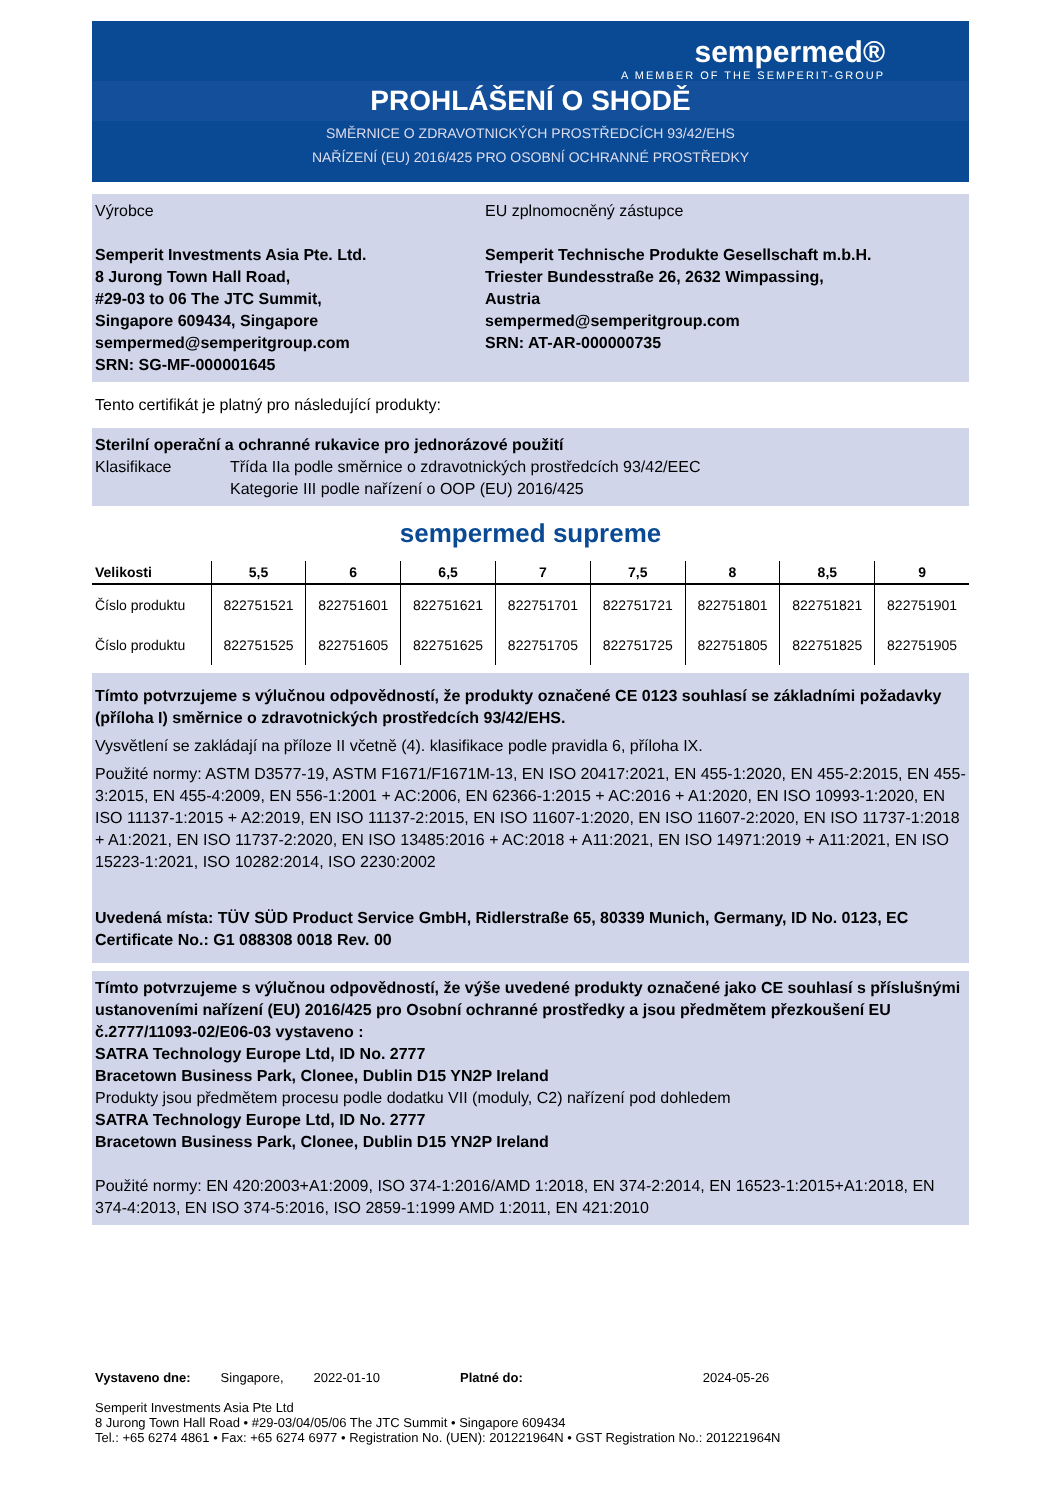sempermed®
A MEMBER OF THE SEMPERIT-GROUP
PROHLÁŠENÍ O SHODĚ
SMĚRNICE O ZDRAVOTNICKÝCH PROSTŘEDCÍCH 93/42/EHS
NAŘÍZENÍ (EU) 2016/425 PRO OSOBNÍ OCHRANNÉ PROSTŘEDKY
Výrobce
Semperit Investments Asia Pte. Ltd.
8 Jurong Town Hall Road,
#29-03 to 06 The JTC Summit,
Singapore 609434, Singapore
sempermed@semperitgroup.com
SRN: SG-MF-000001645
EU zplnomocněný zástupce
Semperit Technische Produkte Gesellschaft m.b.H.
Triester Bundesstraße 26, 2632 Wimpassing, Austria
sempermed@semperitgroup.com
SRN: AT-AR-000000735
Tento certifikát je platný pro následující produkty:
Sterilní operační a ochranné rukavice pro jednorázové použití
Klasifikace Třída IIa podle směrnice o zdravotnických prostředcích 93/42/EEC
Kategorie III podle nařízení o OOP (EU) 2016/425
sempermed supreme
| Velikosti | 5,5 | 6 | 6,5 | 7 | 7,5 | 8 | 8,5 | 9 |
| --- | --- | --- | --- | --- | --- | --- | --- | --- |
| Číslo produktu | 822751521 | 822751601 | 822751621 | 822751701 | 822751721 | 822751801 | 822751821 | 822751901 |
| Číslo produktu | 822751525 | 822751605 | 822751625 | 822751705 | 822751725 | 822751805 | 822751825 | 822751905 |
Tímto potvrzujeme s výlučnou odpovědností, že produkty označené CE 0123 souhlasí se základními požadavky (příloha I) směrnice o zdravotnických prostředcích 93/42/EHS.
Vysvětlení se zakládají na příloze II včetně (4). klasifikace podle pravidla 6, příloha IX.
Použité normy: ASTM D3577-19, ASTM F1671/F1671M-13, EN ISO 20417:2021, EN 455-1:2020, EN 455-2:2015, EN 455-3:2015, EN 455-4:2009, EN 556-1:2001 + AC:2006, EN 62366-1:2015 + AC:2016 + A1:2020, EN ISO 10993-1:2020, EN ISO 11137-1:2015 + A2:2019, EN ISO 11137-2:2015, EN ISO 11607-1:2020, EN ISO 11607-2:2020, EN ISO 11737-1:2018 + A1:2021, EN ISO 11737-2:2020, EN ISO 13485:2016 + AC:2018 + A11:2021, EN ISO 14971:2019 + A11:2021, EN ISO 15223-1:2021, ISO 10282:2014, ISO 2230:2002
Uvedená místa: TÜV SÜD Product Service GmbH, Ridlerstraße 65, 80339 Munich, Germany, ID No. 0123, EC Certificate No.: G1 088308 0018 Rev. 00
Tímto potvrzujeme s výlučnou odpovědností, že výše uvedené produkty označené jako CE souhlasí s příslušnými ustanoveními nařízení (EU) 2016/425 pro Osobní ochranné prostředky a jsou předmětem přezkoušení EU č.2777/11093-02/E06-03 vystaveno :
SATRA Technology Europe Ltd, ID No. 2777
Bracetown Business Park, Clonee, Dublin D15 YN2P Ireland
Produkty jsou předmětem procesu podle dodatku VII (moduly, C2) nařízení pod dohledem
SATRA Technology Europe Ltd, ID No. 2777
Bracetown Business Park, Clonee, Dublin D15 YN2P Ireland
Použité normy: EN 420:2003+A1:2009, ISO 374-1:2016/AMD 1:2018, EN 374-2:2014, EN 16523-1:2015+A1:2018, EN 374-4:2013, EN ISO 374-5:2016, ISO 2859-1:1999 AMD 1:2011, EN 421:2010
Vystaveno dne: Singapore, 2022-01-10 Platné do: 2024-05-26
Semperit Investments Asia Pte Ltd
8 Jurong Town Hall Road • #29-03/04/05/06 The JTC Summit • Singapore 609434
Tel.: +65 6274 4861 • Fax: +65 6274 6977 • Registration No. (UEN): 201221964N • GST Registration No.: 201221964N